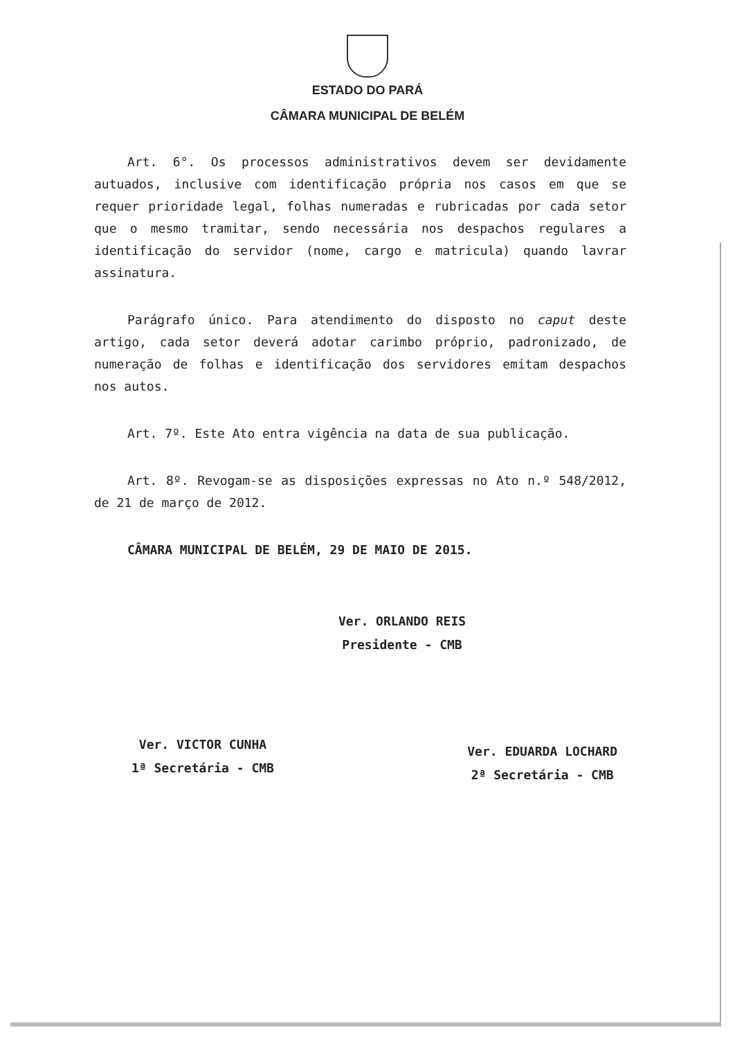ESTADO DO PARÁ
CÂMARA MUNICIPAL DE BELÉM
Art. 6°. Os processos administrativos devem ser devidamente autuados, inclusive com identificação própria nos casos em que se requer prioridade legal, folhas numeradas e rubricadas por cada setor que o mesmo tramitar, sendo necessária nos despachos regulares a identificação do servidor (nome, cargo e matricula) quando lavrar assinatura.
Parágrafo único. Para atendimento do disposto no caput deste artigo, cada setor deverá adotar carimbo próprio, padronizado, de numeração de folhas e identificação dos servidores emitam despachos nos autos.
Art. 7º. Este Ato entra vigência na data de sua publicação.
Art. 8º. Revogam-se as disposições expressas no Ato n.º 548/2012, de 21 de março de 2012.
CÂMARA MUNICIPAL DE BELÉM, 29 DE MAIO DE 2015.
Ver. ORLANDO REIS
Presidente - CMB
Ver. VICTOR CUNHA
1ª Secretária - CMB
Ver. EDUARDA LOCHARD
2ª Secretária - CMB